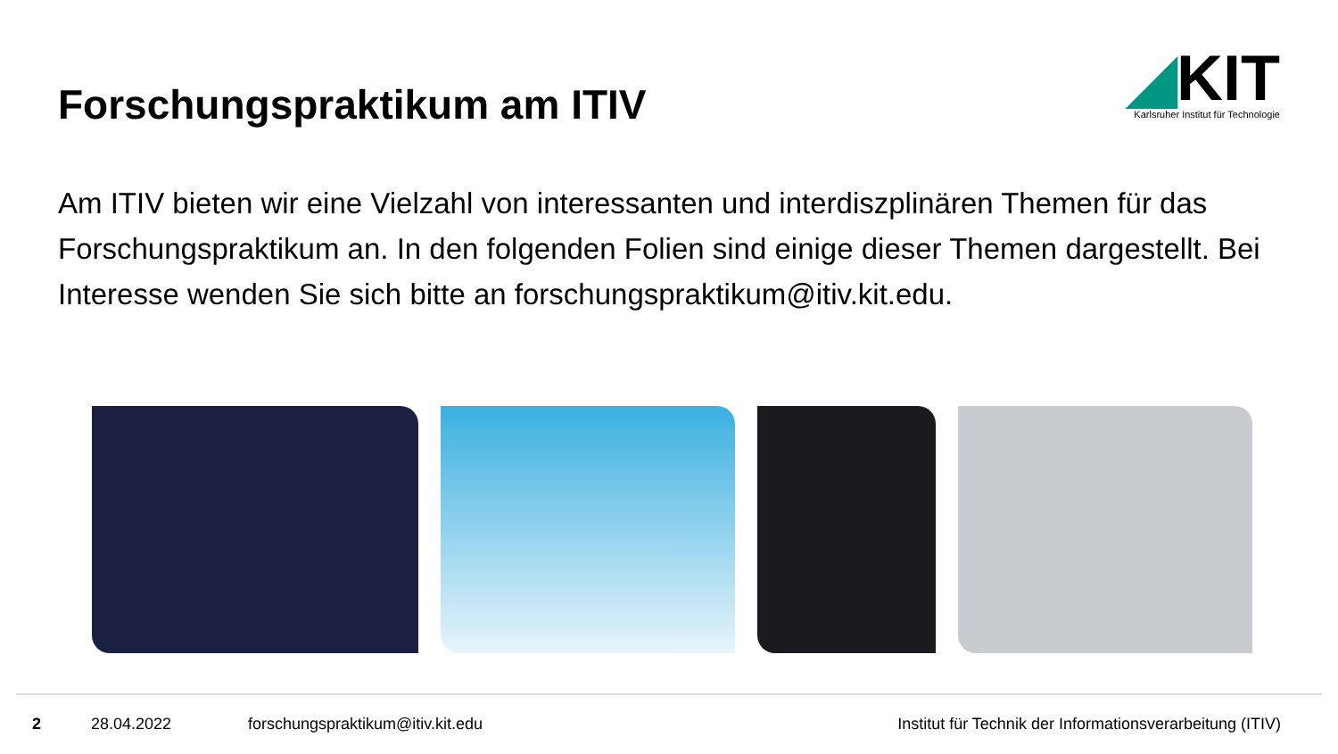Forschungspraktikum am ITIV
◢KIT
Karlsruher Institut für Technologie
Am ITIV bieten wir eine Vielzahl von interessanten und interdiszplinären Themen für das Forschungspraktikum an. In den folgenden Folien sind einige dieser Themen dargestellt. Bei Interesse wenden Sie sich bitte an forschungspraktikum@itiv.kit.edu.
2 28.04.2022 forschungspraktikum@itiv.kit.edu Institut für Technik der Informationsverarbeitung (ITIV)